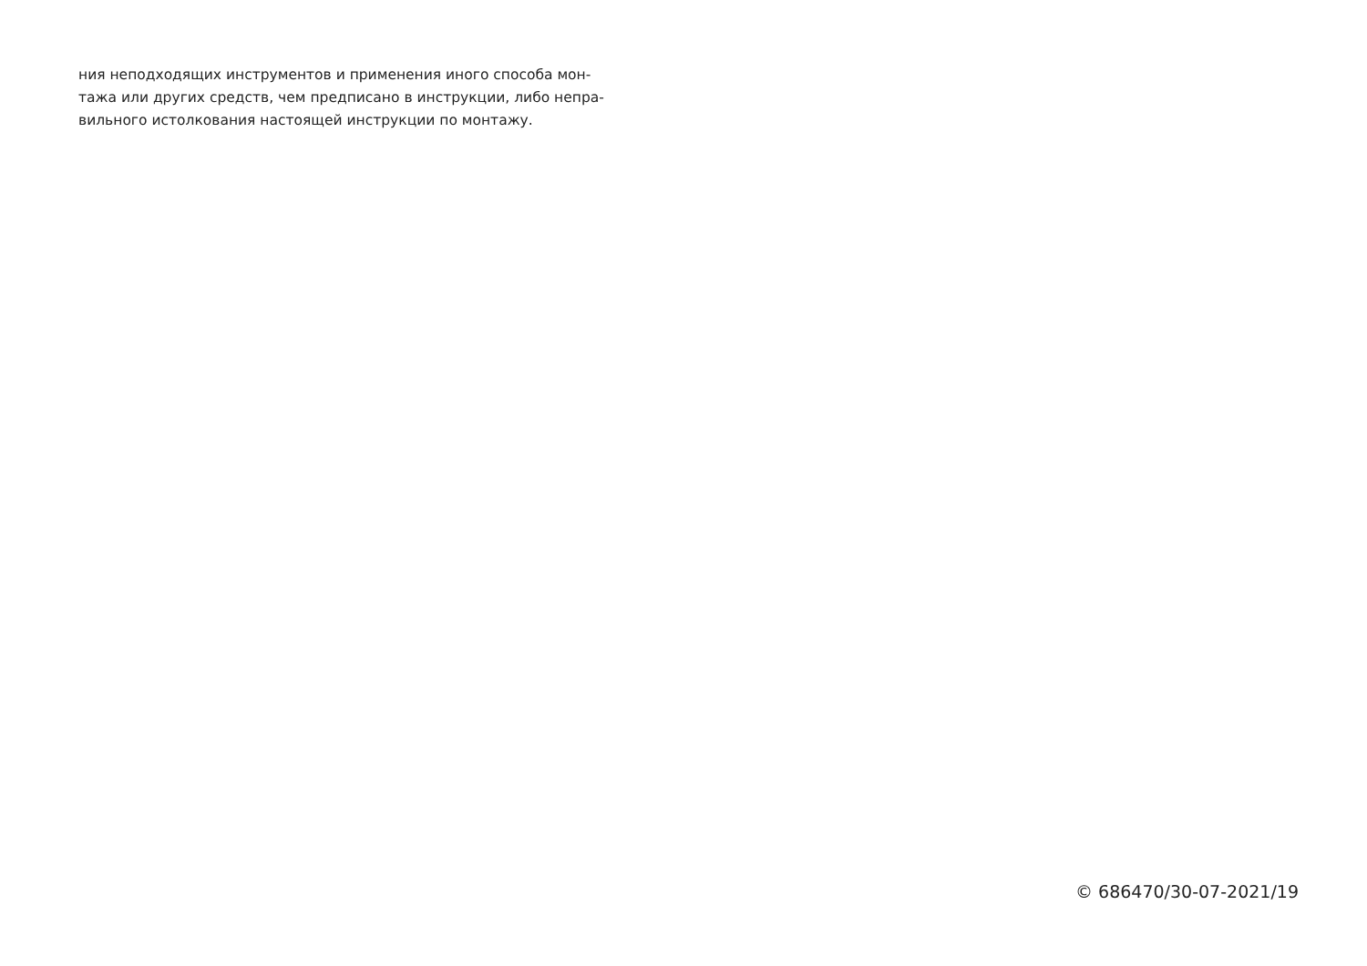ния неподходящих инструментов и применения иного способа мон-
тажа или других средств, чем предписано в инструкции, либо непра-
вильного истолкования настоящей инструкции по монтажу.
© 686470/30-07-2021/19